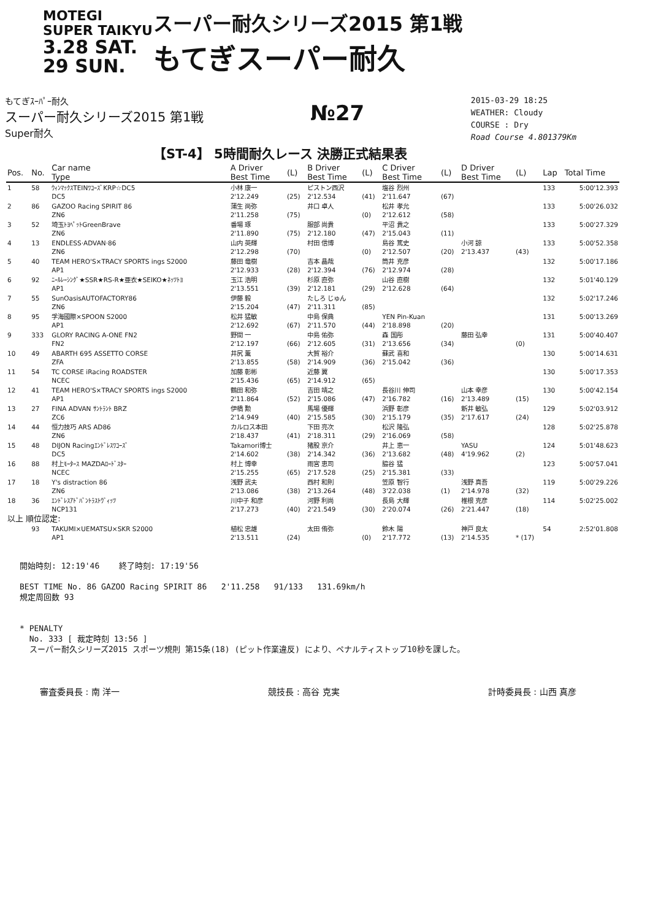MOTEGI
SUPER TAIKYU
3.28 SAT. 29 SUN.
スーパー耐久シリーズ2015 第1戦
もてぎスーパー耐久
もてぎｽｰﾊﾟｰ耐久
スーパー耐久シリーズ2015 第1戦
Super耐久
№27
2015-03-29 18:25
WEATHER: Cloudy
COURSE : Dry
Road Course 4.801379Km
【ST-4】 5時間耐久レース 決勝正式結果表
| Pos. | No. | Car name Type | A Driver Best Time | (L) | B Driver Best Time | (L) | C Driver Best Time | (L) | D Driver Best Time | (L) | Lap | Total Time |
| --- | --- | --- | --- | --- | --- | --- | --- | --- | --- | --- | --- | --- |
| 1 | 58 | ｳｨﾝﾏｯｸｽTEINﾜｺｰｽﾞKRP☆DC5 DC5 | 小林 康一 2'12.249 | (25) | ピストン西沢 2'12.534 | (41) | 塩谷 烈州 2'11.647 | (67) | | | 133 | 5:00'12.393 |
| 2 | 86 | GAZOO Racing SPIRIT 86 ZN6 | 蒲生 尚弥 2'11.258 | (75) | 井口 卓人 | (0) | 松井 孝允 2'12.612 | (58) | | | 133 | 5:00'26.032 |
| 3 | 52 | 埼玉ﾄﾖﾍﾟｯﾄGreenBrave ZN6 | 番場 琢 2'11.890 | (75) | 服部 尚貴 2'12.180 | (47) | 平沼 貴之 2'15.043 | (11) | | | 133 | 5:00'27.329 |
| 4 | 13 | ENDLESS·ADVAN·86 ZN6 | 山内 英輝 2'12.298 | (70) | 村田 信博 | (0) | 島谷 篤史 2'12.507 | (20) | 小河 諒 2'13.437 | (43) | 133 | 5:00'52.358 |
| 5 | 40 | TEAM HERO'S×TRACY SPORTS ings S2000 AP1 | 藤田 竜樹 2'12.933 | (28) | 吉本 晶哉 2'12.394 | (76) | 筒井 克彦 2'12.974 | (28) | | | 132 | 5:00'17.186 |
| 6 | 92 | ﾆｰﾙﾚｰｼﾝｸﾞ★SSR★RS-R★亜衣★SEIKO★ﾈｯﾂﾄﾖ AP1 | 玉江 浩明 2'13.551 | (39) | 杉原 直弥 2'12.181 | (29) | 山谷 直樹 2'12.628 | (64) | | | 132 | 5:01'40.129 |
| 7 | 55 | SunOasisAUTOFACTORY86 ZN6 | 伊藤 毅 2'15.204 | (47) | たしろ じゅん 2'11.311 | (85) | | | | | 132 | 5:02'17.246 |
| 8 | 95 | 孚海國際×SPOON S2000 AP1 | 松井 猛敏 2'12.692 | (67) | 中島 保典 2'11.570 | (44) | YEN Pin-Kuan 2'18.898 | (20) | | | 131 | 5:00'13.269 |
| 9 | 333 | GLORY RACING A-ONE FN2 FN2 | 野間 一 2'12.197 | (66) | 中島 佑弥 2'12.605 | (31) | 森 国彤 2'13.656 | (34) | 藤田 弘幸 | (0) | 131 | 5:00'40.407 |
| 10 | 49 | ABARTH 695 ASSETTO CORSE ZFA | 井尻 薫 2'13.855 | (58) | 大賀 裕介 2'14.909 | (36) | 蘇武 喜和 2'15.042 | (36) | | | 130 | 5:00'14.631 |
| 11 | 54 | TC CORSE iRacing ROADSTER NCEC | 加藤 彰彬 2'15.436 | (65) | 近藤 翼 2'14.912 | (65) | | | | | 130 | 5:00'17.353 |
| 12 | 41 | TEAM HERO'S×TRACY SPORTS ings S2000 AP1 | 鶴田 和弥 2'11.864 | (52) | 吉田 靖之 2'15.086 | (47) | 長谷川 伸司 2'16.782 | (16) | 山本 幸彦 2'13.489 | (15) | 130 | 5:00'42.154 |
| 13 | 27 | FINA ADVAN ｻﾝﾄﾗﾝﾄ BRZ ZC6 | 伊橋 勲 2'14.949 | (40) | 馬場 優輝 2'15.585 | (30) | 浜野 彰彦 2'15.179 | (35) | 新井 敏弘 2'17.617 | (24) | 129 | 5:02'03.912 |
| 14 | 44 | 恒力技巧 ARS AD86 ZN6 | カルロス本田 2'18.437 | (41) | 下田 亮次 2'18.311 | (29) | 松沢 隆弘 2'16.069 | (58) | | | 128 | 5:02'25.878 |
| 15 | 48 | DIJON Racingｴﾝﾄﾞﾚｽﾜｺｰｽﾞ DC5 | Takamori博士 2'14.602 | (38) | 猪股 京介 2'14.342 | (36) | 井上 恵一 2'13.682 | (48) | YASU 4'19.962 | (2) | 124 | 5:01'48.623 |
| 16 | 88 | 村上ﾓｰﾀｰｽ MAZDAﾛｰﾄﾞｽﾀｰ NCEC | 村上 博幸 2'15.255 | (65) | 雨宮 恵司 2'17.528 | (25) | 脇谷 猛 2'15.381 | (33) | | | 123 | 5:00'57.041 |
| 17 | 18 | Y's distraction 86 ZN6 | 浅野 武夫 2'13.086 | (38) | 西村 和則 2'13.264 | (48) | 笠原 智行 3'22.038 | (1) | 浅野 真吾 2'14.978 | (32) | 119 | 5:00'29.226 |
| 18 | 36 | ｴﾝﾄﾞﾚｽｱﾄﾞﾊﾞﾝﾄﾗｽﾄｳﾞｨｯﾂ NCP131 | 川中子 和彦 2'17.273 | (40) | 河野 利尚 2'21.549 | (30) | 長島 大輝 2'20.074 | (26) | 椎根 克彦 2'21.447 | (18) | 114 | 5:02'25.002 |
| 以上 順位認定: | | | | | | | | | | | | |
| | 93 | TAKUMI×UEMATSU×SKR S2000 AP1 | 植松 忠雄 2'13.511 | (24) | 太田 侑弥 | (0) | 鈴木 陽 2'17.772 | (13) | 神戸 良太 2'14.535 | * (17) | 54 | 2:52'01.808 |
開始時刻: 12:19'46 終了時刻: 17:19'56
BEST TIME No. 86 GAZOO Racing SPIRIT 86 2'11.258 91/133 131.69km/h
規定周回数 93
* PENALTY
No. 333 [ 裁定時刻 13:56 ]
スーパー耐久シリーズ2015 スポーツ規則 第15条(18) (ピット作業違反) により、ペナルティストップ10秒を課した。
審査委員長 : 南 洋一 競技長 : 高谷 克実 計時委員長 : 山西 真彦